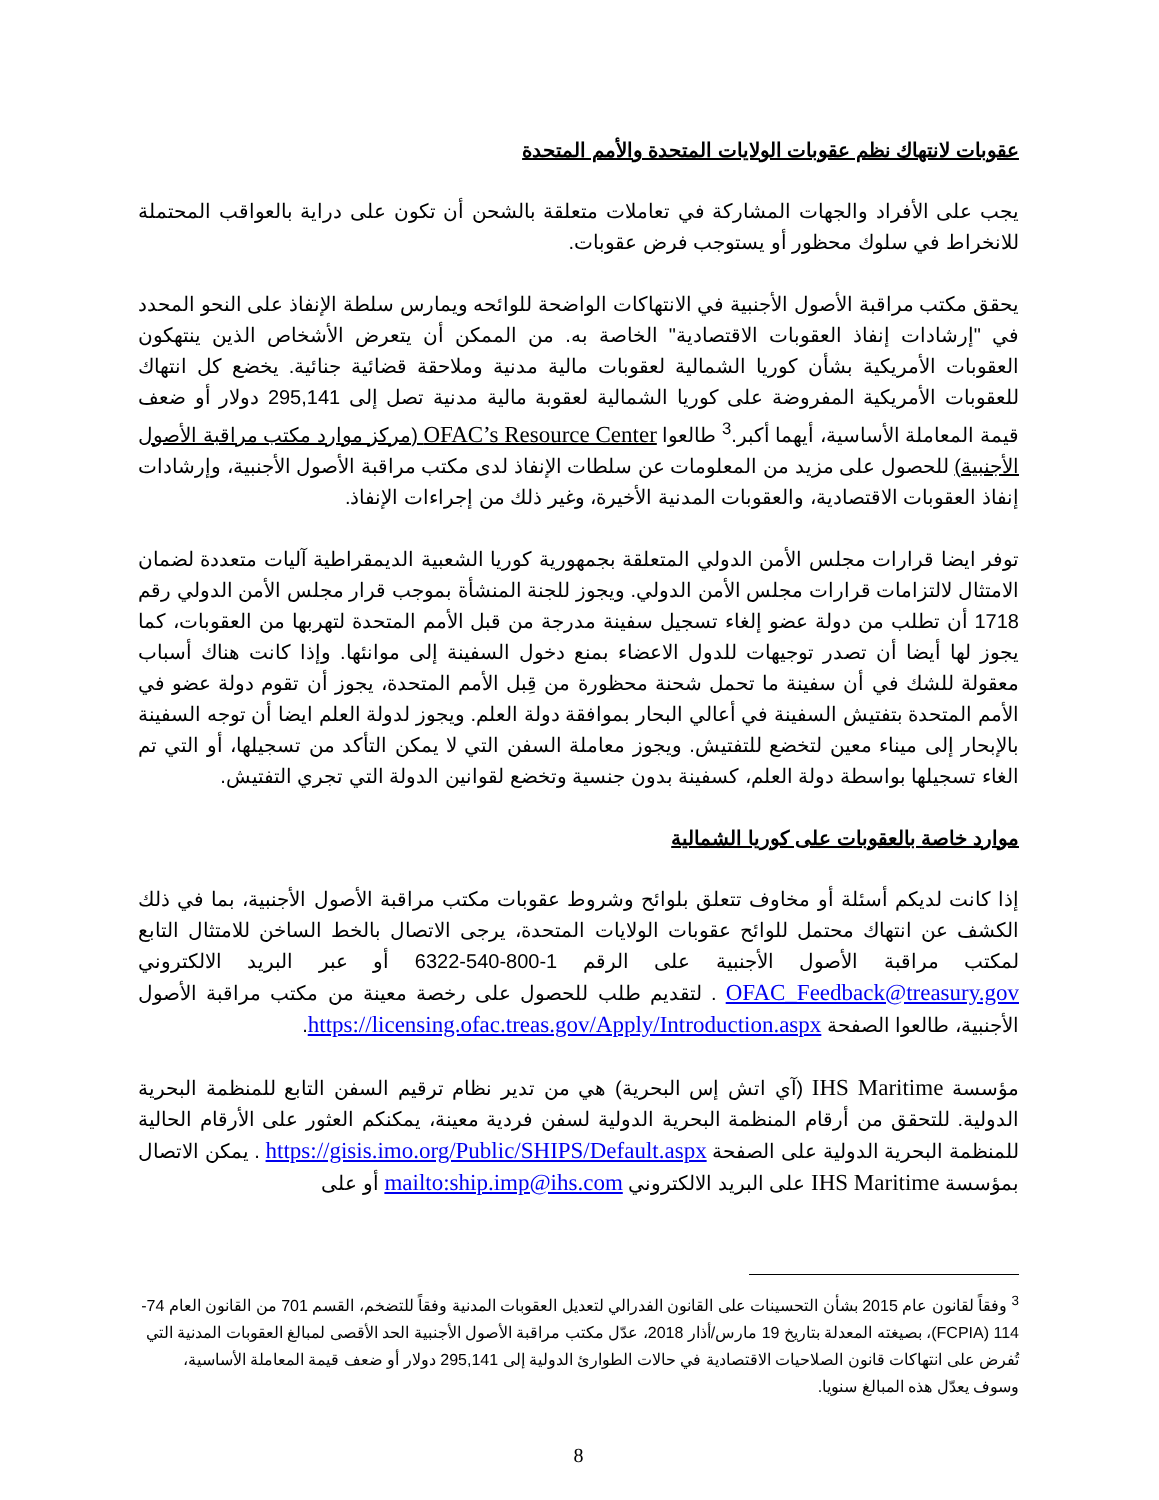عقوبات لانتهاك نظم عقوبات الولايات المتحدة والأمم المتحدة
يجب على الأفراد والجهات المشاركة في تعاملات متعلقة بالشحن أن تكون على دراية بالعواقب المحتملة للانخراط في سلوك محظور أو يستوجب فرض عقوبات.
يحقق مكتب مراقبة الأصول الأجنبية في الانتهاكات الواضحة للوائحه ويمارس سلطة الإنفاذ على النحو المحدد في "إرشادات إنفاذ العقوبات الاقتصادية" الخاصة به. من الممكن أن يتعرض الأشخاص الذين ينتهكون العقوبات الأمريكية بشأن كوريا الشمالية لعقوبات مالية مدنية وملاحقة قضائية جنائية. يخضع كل انتهاك للعقوبات الأمريكية المفروضة على كوريا الشمالية لعقوبة مالية مدنية تصل إلى 295,141 دولار أو ضعف قيمة المعاملة الأساسية، أيهما أكبر.<sup>3</sup> طالعوا OFAC’s Resource Center (مركز موارد مكتب مراقبة الأصول الأجنبية) للحصول على مزيد من المعلومات عن سلطات الإنفاذ لدى مكتب مراقبة الأصول الأجنبية، وإرشادات إنفاذ العقوبات الاقتصادية، والعقوبات المدنية الأخيرة، وغير ذلك من إجراءات الإنفاذ.
توفر ايضا قرارات مجلس الأمن الدولي المتعلقة بجمهورية كوريا الشعبية الديمقراطية آليات متعددة لضمان الامتثال لالتزامات قرارات مجلس الأمن الدولي. ويجوز للجنة المنشأة بموجب قرار مجلس الأمن الدولي رقم 1718 أن تطلب من دولة عضو إلغاء تسجيل سفينة مدرجة من قبل الأمم المتحدة لتهربها من العقوبات، كما يجوز لها أيضا أن تصدر توجيهات للدول الاعضاء بمنع دخول السفينة إلى موانئها. وإذا كانت هناك أسباب معقولة للشك في أن سفينة ما تحمل شحنة محظورة من قِبل الأمم المتحدة، يجوز أن تقوم دولة عضو في الأمم المتحدة بتفتيش السفينة في أعالي البحار بموافقة دولة العلم. ويجوز لدولة العلم ايضا أن توجه السفينة بالإبحار إلى ميناء معين لتخضع للتفتيش. ويجوز معاملة السفن التي لا يمكن التأكد من تسجيلها، أو التي تم الغاء تسجيلها بواسطة دولة العلم، كسفينة بدون جنسية وتخضع لقوانين الدولة التي تجري التفتيش.
موارد خاصة بالعقوبات على كوريا الشمالية
إذا كانت لديكم أسئلة أو مخاوف تتعلق بلوائح وشروط عقوبات مكتب مراقبة الأصول الأجنبية، بما في ذلك الكشف عن انتهاك محتمل للوائح عقوبات الولايات المتحدة، يرجى الاتصال بالخط الساخن للامتثال التابع لمكتب مراقبة الأصول الأجنبية على الرقم 1-800-540-6322 أو عبر البريد الالكتروني OFAC_Feedback@treasury.gov . لتقديم طلب للحصول على رخصة معينة من مكتب مراقبة الأصول الأجنبية، طالعوا الصفحة https://licensing.ofac.treas.gov/Apply/Introduction.aspx.
مؤسسة IHS Maritime (آي اتش إس البحرية) هي من تدير نظام ترقيم السفن التابع للمنظمة البحرية الدولية. للتحقق من أرقام المنظمة البحرية الدولية لسفن فردية معينة، يمكنكم العثور على الأرقام الحالية للمنظمة البحرية الدولية على الصفحة https://gisis.imo.org/Public/SHIPS/Default.aspx . يمكن الاتصال بمؤسسة IHS Maritime على البريد الالكتروني mailto:ship.imp@ihs.com أو على
<sup>3</sup> وفقاً لقانون عام 2015 بشأن التحسينات على القانون الفدرالي لتعديل العقوبات المدنية وفقاً للتضخم، القسم 701 من القانون العام 74-114 (FCPIA)، بصيغته المعدلة بتاريخ 19 مارس/أذار 2018، عدّل مكتب مراقبة الأصول الأجنبية الحد الأقصى لمبالغ العقوبات المدنية التي تُفرض على انتهاكات قانون الصلاحيات الاقتصادية في حالات الطوارئ الدولية إلى 295,141 دولار أو ضعف قيمة المعاملة الأساسية، وسوف يعدّل هذه المبالغ سنويا.
8